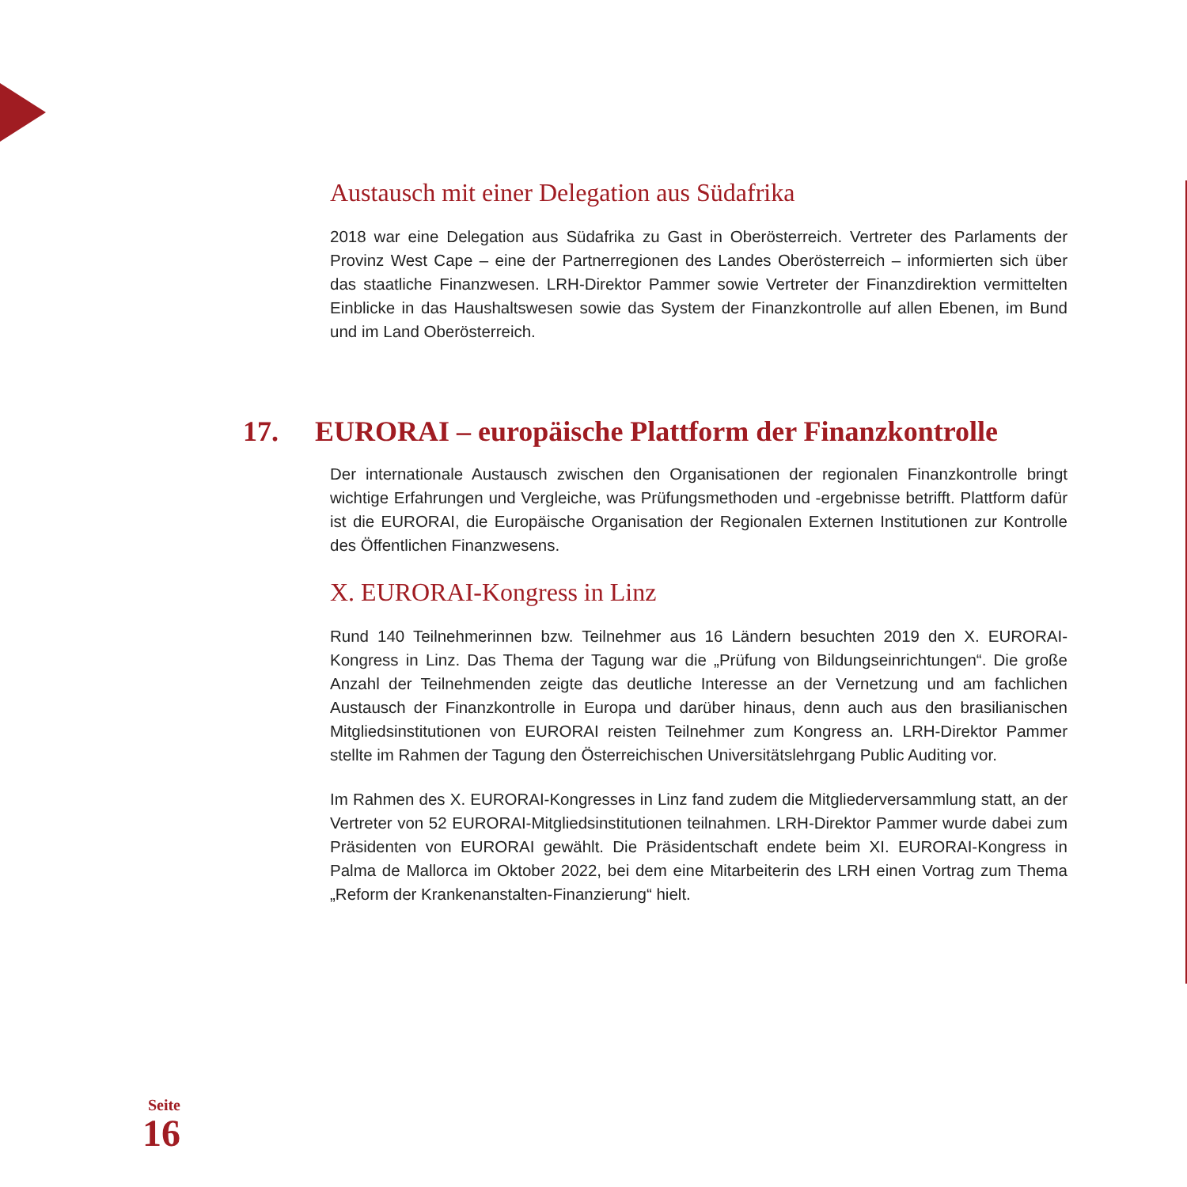Austausch mit einer Delegation aus Südafrika
2018 war eine Delegation aus Südafrika zu Gast in Oberösterreich. Vertreter des Parlaments der Provinz West Cape – eine der Partnerregionen des Landes Oberösterreich – informierten sich über das staatliche Finanzwesen. LRH-Direktor Pammer sowie Vertreter der Finanzdirektion vermittelten Einblicke in das Haushaltswesen sowie das System der Finanzkontrolle auf allen Ebenen, im Bund und im Land Oberösterreich.
17. EURORAI – europäische Plattform der Finanzkontrolle
Der internationale Austausch zwischen den Organisationen der regionalen Finanzkontrolle bringt wichtige Erfahrungen und Vergleiche, was Prüfungsmethoden und -ergebnisse betrifft. Plattform dafür ist die EURORAI, die Europäische Organisation der Regionalen Externen Institutionen zur Kontrolle des Öffentlichen Finanzwesens.
X. EURORAI-Kongress in Linz
Rund 140 Teilnehmerinnen bzw. Teilnehmer aus 16 Ländern besuchten 2019 den X. EURORAI-Kongress in Linz. Das Thema der Tagung war die „Prüfung von Bildungseinrichtungen“. Die große Anzahl der Teilnehmenden zeigte das deutliche Interesse an der Vernetzung und am fachlichen Austausch der Finanzkontrolle in Europa und darüber hinaus, denn auch aus den brasilianischen Mitgliedsinstitutionen von EURORAI reisten Teilnehmer zum Kongress an. LRH-Direktor Pammer stellte im Rahmen der Tagung den Österreichischen Universitätslehrgang Public Auditing vor.
Im Rahmen des X. EURORAI-Kongresses in Linz fand zudem die Mitgliederversammlung statt, an der Vertreter von 52 EURORAI-Mitgliedsinstitutionen teilnahmen. LRH-Direktor Pammer wurde dabei zum Präsidenten von EURORAI gewählt. Die Präsidentschaft endete beim XI. EURORAI-Kongress in Palma de Mallorca im Oktober 2022, bei dem eine Mitarbeiterin des LRH einen Vortrag zum Thema „Reform der Krankenanstalten-Finanzierung“ hielt.
Seite
16